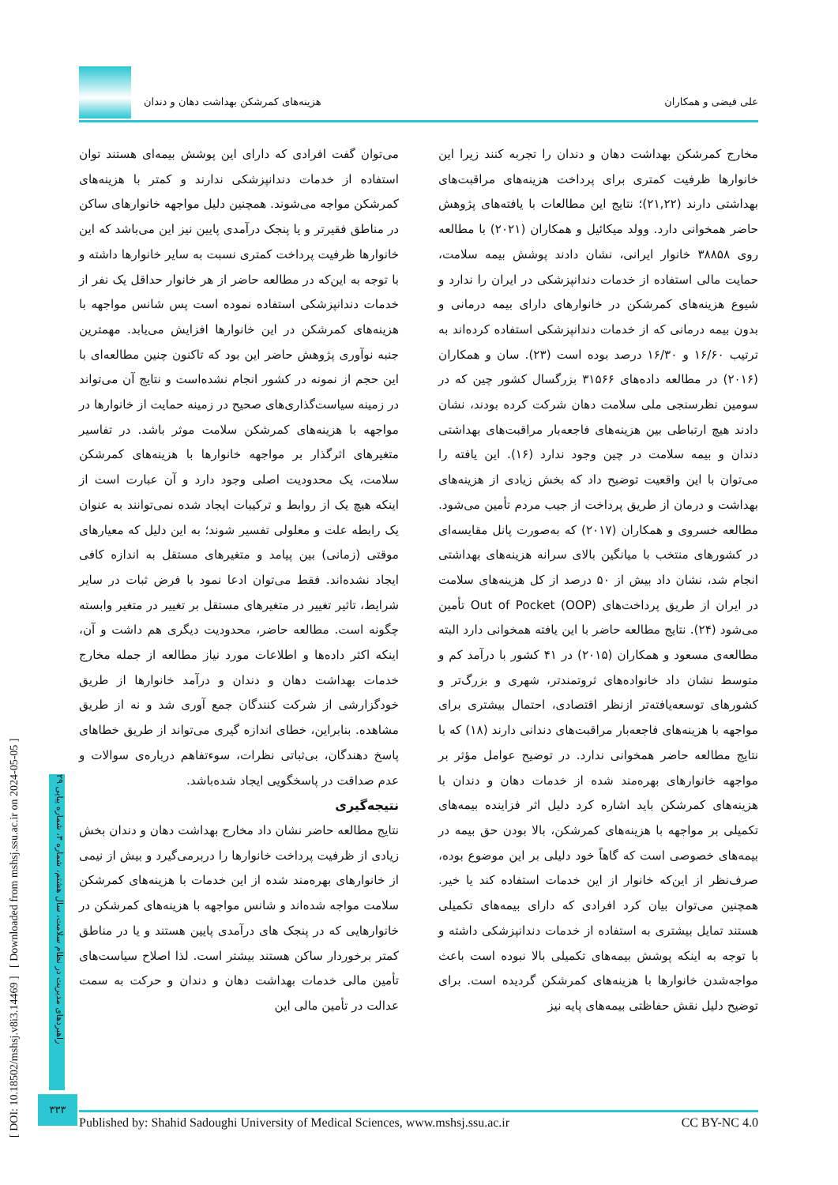علی فیضی و همکاران هزینه‌های کمرشکن بهداشت دهان و دندان
مخارج کمرشکن بهداشت دهان و دندان را تجربه کنند زیرا این خانوارها ظرفیت کمتری برای پرداخت هزینه‌های مراقبت‌های بهداشتی دارند (۲۱,۲۲)؛ نتایج این مطالعات با یافته‌های پژوهش حاضر همخوانی دارد. وولد میکائیل و همکاران (۲۰۲۱) با مطالعه روی ۳۸۸۵۸ خانوار ایرانی، نشان دادند پوشش بیمه سلامت، حمایت مالی استفاده از خدمات دندانپزشکی در ایران را ندارد و شیوع هزینه‌های کمرشکن در خانوارهای دارای بیمه درمانی و بدون بیمه درمانی که از خدمات دندانپزشکی استفاده کرده‌اند به ترتیب ۱۶/۶۰ و ۱۶/۳۰ درصد بوده است (۲۳). سان و همکاران (۲۰۱۶) در مطالعه داده‌های ۳۱۵۶۶ بزرگسال کشور چین که در سومین نظرسنجی ملی سلامت دهان شرکت کرده بودند، نشان دادند هیچ ارتباطی بین هزینه‌های فاجعه‌بار مراقبت‌های بهداشتی دندان و بیمه سلامت در چین وجود ندارد (۱۶). این یافته را می‌توان با این واقعیت توضیح داد که بخش زیادی از هزینه‌های بهداشت و درمان از طریق پرداخت از جیب مردم تأمین می‌شود. مطالعه خسروی و همکاران (۲۰۱۷) که به‌صورت پانل مقایسه‌ای در کشورهای منتخب با میانگین بالای سرانه هزینه‌های بهداشتی انجام شد، نشان داد بیش از ۵۰ درصد از کل هزینه‌های سلامت در ایران از طریق پرداخت‌های Out of Pocket (OOP) تأمین می‌شود (۲۴). نتایج مطالعه حاضر با این یافته همخوانی دارد البته مطالعه‌ی مسعود و همکاران (۲۰۱۵) در ۴۱ کشور با درآمد کم و متوسط نشان داد خانواده‌های ثروتمندتر، شهری و بزرگ‌تر و کشورهای توسعه‌یافته‌تر ازنظر اقتصادی، احتمال بیشتری برای مواجهه با هزینه‌های فاجعه‌بار مراقبت‌های دندانی دارند (۱۸) که با نتایج مطالعه حاضر همخوانی ندارد. در توضیح عوامل مؤثر بر مواجهه خانوارهای بهره‌مند شده از خدمات دهان و دندان با هزینه‌های کمرشکن باید اشاره کرد دلیل اثر فزاینده بیمه‌های تکمیلی بر مواجهه با هزینه‌های کمرشکن، بالا بودن حق بیمه در بیمه‌های خصوصی است که گاهاً خود دلیلی بر این موضوع بوده، صرف‌نظر از این‌که خانوار از این خدمات استفاده کند یا خیر. همچنین می‌توان بیان کرد افرادی که دارای بیمه‌های تکمیلی هستند تمایل بیشتری به استفاده از خدمات دندانپزشکی داشته و با توجه به اینکه پوشش بیمه‌های تکمیلی بالا نبوده است باعث مواجه‌شدن خانوارها با هزینه‌های کمرشکن گردیده است. برای توضیح دلیل نقش حفاظتی بیمه‌های پایه نیز
می‌توان گفت افرادی که دارای این پوشش بیمه‌ای هستند توان استفاده از خدمات دندانپزشکی ندارند و کمتر با هزینه‌های کمرشکن مواجه می‌شوند. همچنین دلیل مواجهه خانوارهای ساکن در مناطق فقیرتر و یا پنجک درآمدی پایین نیز این می‌باشد که این خانوارها ظرفیت پرداخت کمتری نسبت به سایر خانوارها داشته و با توجه به این‌که در مطالعه حاضر از هر خانوار حداقل یک نفر از خدمات دندانپزشکی استفاده نموده است پس شانس مواجهه با هزینه‌های کمرشکن در این خانوارها افزایش می‌یابد. مهمترین جنبه نوآوری پژوهش حاضر این بود که تاکنون چنین مطالعه‌ای با این حجم از نمونه در کشور انجام نشده‌است و نتایج آن می‌تواند در زمینه سیاست‌گذاری‌های صحیح در زمینه حمایت از خانوارها در مواجهه با هزینه‌های کمرشکن سلامت موثر باشد. در تفاسیر متغیرهای اثرگذار بر مواجهه خانوارها با هزینه‌های کمرشکن سلامت، یک محدودیت اصلی وجود دارد و آن عبارت است از اینکه هیچ یک از روابط و ترکیبات ایجاد شده نمی‌توانند به عنوان یک رابطه علت و معلولی تفسیر شوند؛ به این دلیل که معیارهای موقتی (زمانی) بین پیامد و متغیرهای مستقل به اندازه کافی ایجاد نشده‌اند. فقط می‌توان ادعا نمود با فرض ثبات در سایر شرایط، تاثیر تغییر در متغیرهای مستقل بر تغییر در متغیر وابسته چگونه است. مطالعه حاضر، محدودیت دیگری هم داشت و آن، اینکه اکثر داده‌ها و اطلاعات مورد نیاز مطالعه از جمله مخارج خدمات بهداشت دهان و دندان و درآمد خانوارها از طریق خودگزارشی از شرکت کنندگان جمع آوری شد و نه از طریق مشاهده. بنابراین، خطای اندازه گیری می‌تواند از طریق خطاهای پاسخ دهندگان، بی‌ثباتی نظرات، سوءتفاهم درباره‌ی سوالات و عدم صداقت در پاسخگویی ایجاد شده‌باشد.
نتیجه‌گیری
نتایج مطالعه حاضر نشان داد مخارج بهداشت دهان و دندان بخش زیادی از ظرفیت پرداخت خانوارها را دربرمی‌گیرد و بیش از نیمی از خانوارهای بهره‌مند شده از این خدمات با هزینه‌های کمرشکن سلامت مواجه شده‌اند و شانس مواجهه با هزینه‌های کمرشکن در خانوارهایی که در پنجک های درآمدی پایین هستند و یا در مناطق کمتر برخوردار ساکن هستند بیشتر است. لذا اصلاح سیاست‌های تأمین مالی خدمات بهداشت دهان و دندان و حرکت به سمت عدالت در تأمین مالی این
[ DOI: 10.18502/mshsj.v8i3.14469 ] [ Downloaded from mshsj.ssu.ac.ir on 2024-05-05 ]
راهبردهای مدیریت در نظام سلامت، سال هشتم، شماره ۳، شماره پیاپی ۲۹
۳۳۳
Published by: Shahid Sadoughi University of Medical Sciences, www.mshsj.ssu.ac.ir CC BY-NC 4.0